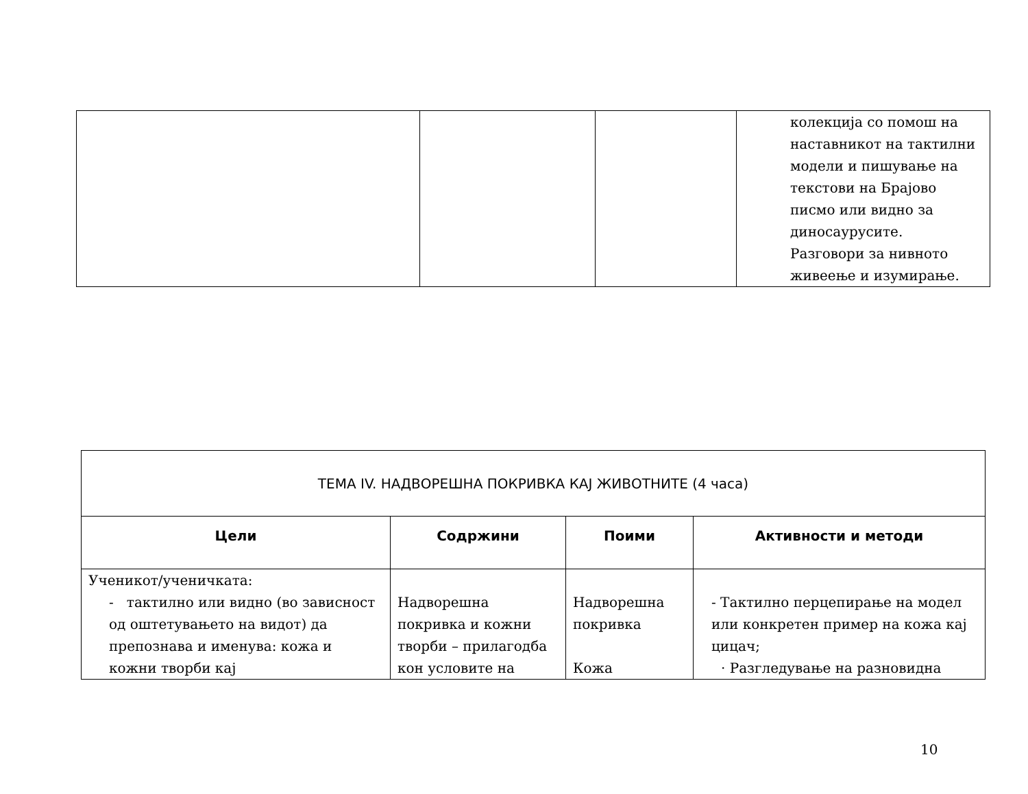| | | | колекција со помош на наставникот на тактилни модели и пишување на текстови на Брајово писмо или видно за диносаурусите. Разговори за нивното живеење и изумирање. |
| ТЕМА IV. НАДВОРЕШНА ПОКРИВКА КАЈ ЖИВОТНИТЕ (4 часа) | | | |
| --- | --- | --- | --- |
| Цели | Содржини | Поими | Активности и методи |
| Ученикот/ученичката: - тактилно или видно (во зависност од оштетувањето на видот) да препознава и именува: кожа и кожни творби кај | Надворешна покривка и кожни творби – прилагодба кон условите на | Надворешна покривка Кожа | - Тактилно перцепирање на модел или конкретен пример на кожа кај цицач; · Разгледување на разновидна |
10